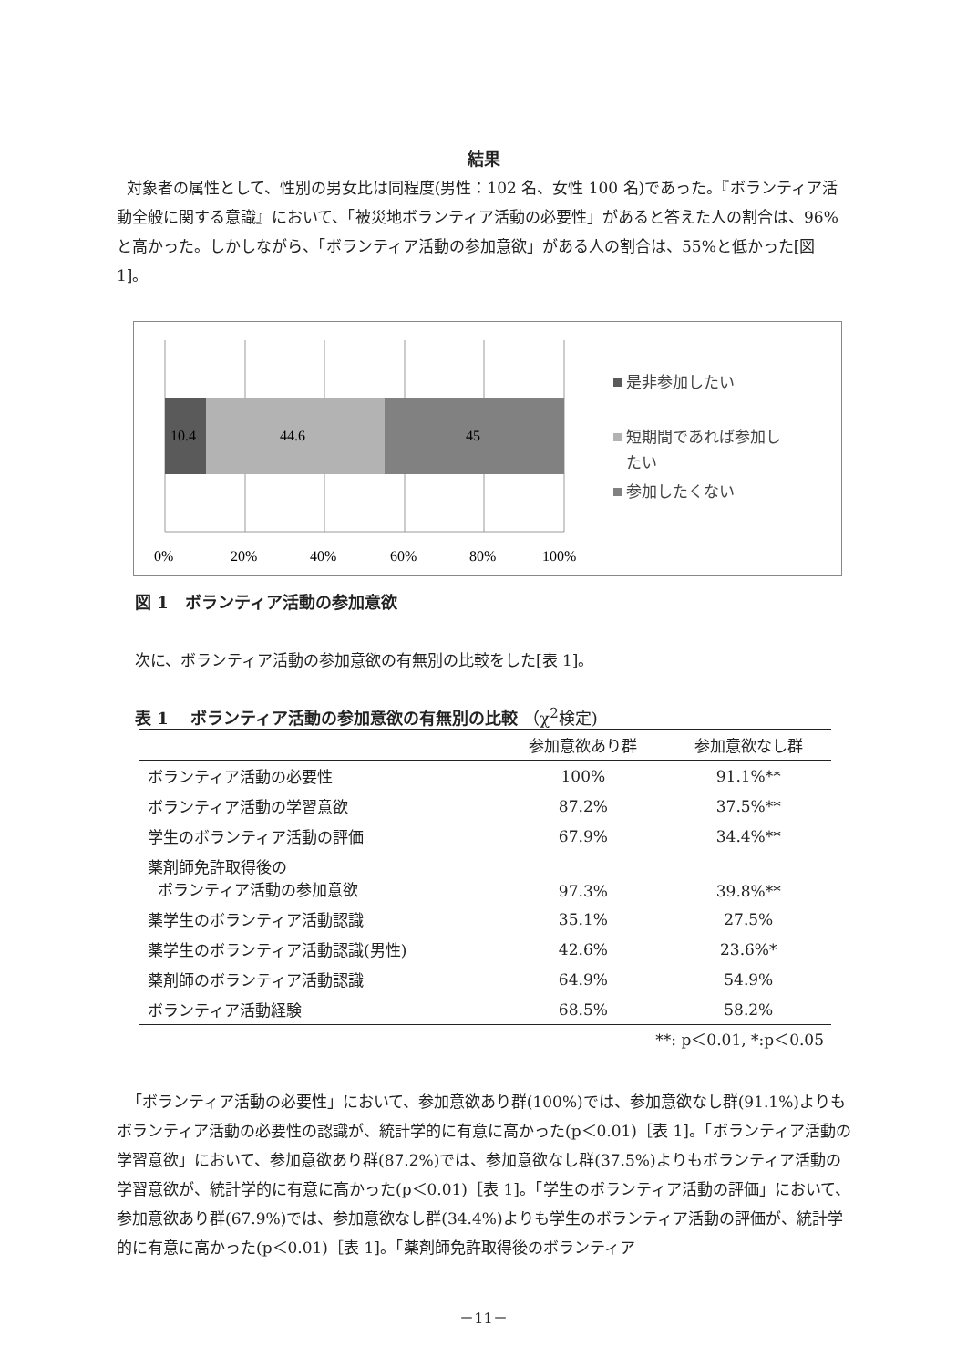結果
対象者の属性として、性別の男女比は同程度(男性：102 名、女性 100 名)であった。『ボランティア活動全般に関する意識』において、「被災地ボランティア活動の必要性」があると答えた人の割合は、96%と高かった。しかしながら、「ボランティア活動の参加意欲」がある人の割合は、55%と低かった[図 1]。
10.4
44.6
45
0%
20%
40%
60%
80%
100%
是非参加したい
短期間であれば参加し
たい
参加したくない
図 1　ボランティア活動の参加意欲
次に、ボランティア活動の参加意欲の有無別の比較をした[表 1]。
表 1　 ボランティア活動の参加意欲の有無別の比較 （χ<sup>2</sup>検定)
| | 参加意欲あり群 | 参加意欲なし群 |
| --- | --- | --- |
| ボランティア活動の必要性 | 100% | 91.1%** |
| ボランティア活動の学習意欲 | 87.2% | 37.5%** |
| 学生のボランティア活動の評価 | 67.9% | 34.4%** |
| 薬剤師免許取得後の ボランティア活動の参加意欲 | 97.3% | 39.8%** |
| 薬学生のボランティア活動認識 | 35.1% | 27.5% |
| 薬学生のボランティア活動認識(男性) | 42.6% | 23.6%* |
| 薬剤師のボランティア活動認識 | 64.9% | 54.9% |
| ボランティア活動経験 | 68.5% | 58.2% |
**: p＜0.01, *:p＜0.05
「ボランティア活動の必要性」において、参加意欲あり群(100%)では、参加意欲なし群(91.1%)よりもボランティア活動の必要性の認識が、統計学的に有意に高かった(p＜0.01)［表 1]。「ボランティア活動の学習意欲」において、参加意欲あり群(87.2%)では、参加意欲なし群(37.5%)よりもボランティア活動の学習意欲が、統計学的に有意に高かった(p＜0.01)［表 1]。「学生のボランティア活動の評価」において、参加意欲あり群(67.9%)では、参加意欲なし群(34.4%)よりも学生のボランティア活動の評価が、統計学的に有意に高かった(p＜0.01)［表 1]。「薬剤師免許取得後のボランティア
－11－